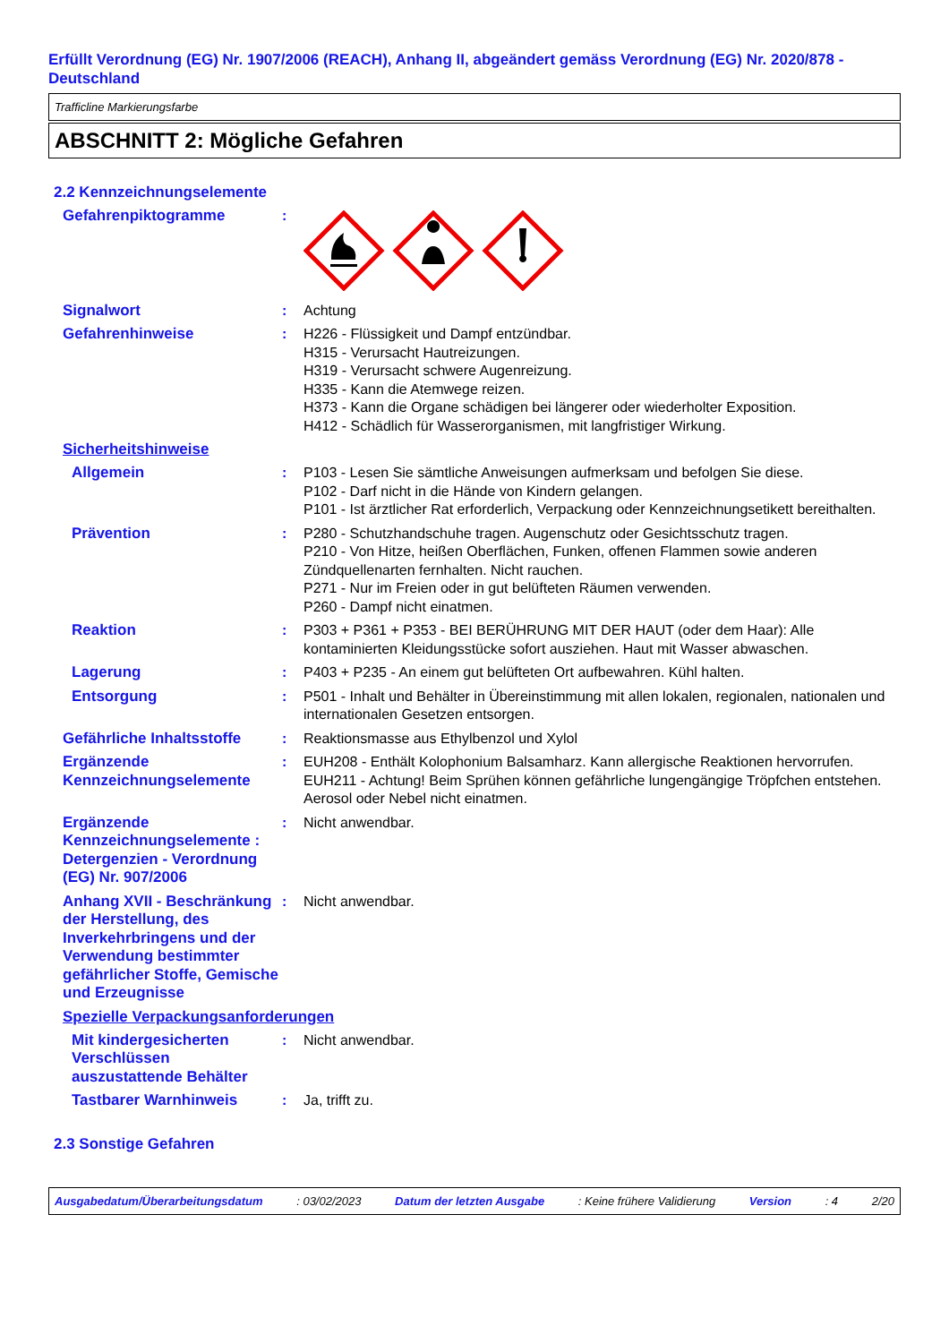Erfüllt Verordnung (EG) Nr. 1907/2006 (REACH), Anhang II, abgeändert gemäss Verordnung (EG) Nr. 2020/878 - Deutschland
Trafficline Markierungsfarbe
ABSCHNITT 2: Mögliche Gefahren
2.2 Kennzeichnungselemente
Gefahrenpiktogramme :
Signalwort : Achtung
Gefahrenhinweise : H226 - Flüssigkeit und Dampf entzündbar.
H315 - Verursacht Hautreizungen.
H319 - Verursacht schwere Augenreizung.
H335 - Kann die Atemwege reizen.
H373 - Kann die Organe schädigen bei längerer oder wiederholter Exposition.
H412 - Schädlich für Wasserorganismen, mit langfristiger Wirkung.
Sicherheitshinweise
Allgemein : P103 - Lesen Sie sämtliche Anweisungen aufmerksam und befolgen Sie diese.
P102 - Darf nicht in die Hände von Kindern gelangen.
P101 - Ist ärztlicher Rat erforderlich, Verpackung oder Kennzeichnungsetikett bereithalten.
Prävention : P280 - Schutzhandschuhe tragen. Augenschutz oder Gesichtsschutz tragen.
P210 - Von Hitze, heißen Oberflächen, Funken, offenen Flammen sowie anderen Zündquellenarten fernhalten. Nicht rauchen.
P271 - Nur im Freien oder in gut belüfteten Räumen verwenden.
P260 - Dampf nicht einatmen.
Reaktion : P303 + P361 + P353 - BEI BERÜHRUNG MIT DER HAUT (oder dem Haar): Alle kontaminierten Kleidungsstücke sofort ausziehen. Haut mit Wasser abwaschen.
Lagerung : P403 + P235 - An einem gut belüfteten Ort aufbewahren. Kühl halten.
Entsorgung : P501 - Inhalt und Behälter in Übereinstimmung mit allen lokalen, regionalen, nationalen und internationalen Gesetzen entsorgen.
Gefährliche Inhaltsstoffe
: Reaktionsmasse aus Ethylbenzol und Xylol
Ergänzende Kennzeichnungselemente
: EUH208 - Enthält Kolophonium Balsamharz. Kann allergische Reaktionen hervorrufen.
EUH211 - Achtung! Beim Sprühen können gefährliche lungengängige Tröpfchen entstehen. Aerosol oder Nebel nicht einatmen.
Ergänzende Kennzeichnungselemente : Detergenzien - Verordnung (EG) Nr. 907/2006
: Nicht anwendbar.
Anhang XVII - Beschränkung der Herstellung, des Inverkehrbringens und der Verwendung bestimmter gefährlicher Stoffe, Gemische und Erzeugnisse
: Nicht anwendbar.
Spezielle Verpackungsanforderungen
Mit kindergesicherten Verschlüssen auszustattende Behälter
: Nicht anwendbar.
Tastbarer Warnhinweis : Ja, trifft zu.
2.3 Sonstige Gefahren
Ausgabedatum/Überarbeitungsdatum : 03/02/2023 Datum der letzten Ausgabe : Keine frühere Validierung Version : 4 2/20